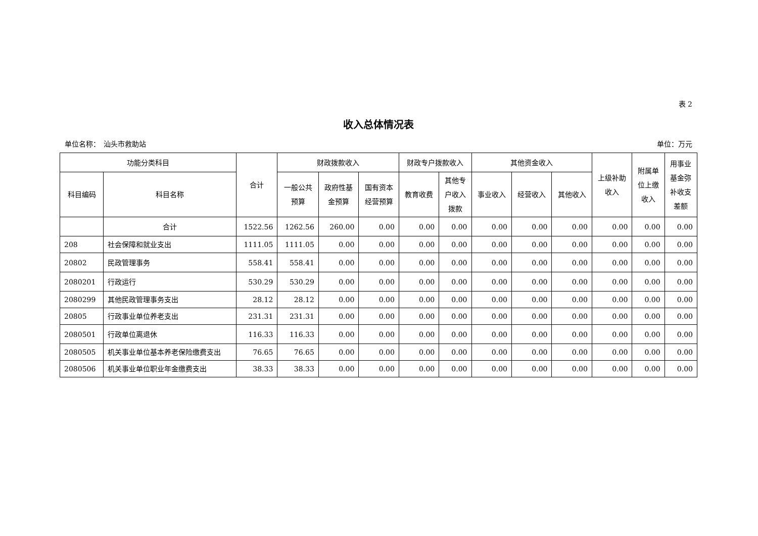表 2
收入总体情况表
单位名称：　汕头市救助站 单位：万元
| 功能分类科目 | | 合计 | 财政拨款收入 | | | 财政专户拨款收入 | | 其他资金收入 | | | 上级补助 收入 | 附属单 位上缴 收入 | 用事业 基金弥 补收支 差额 |
| --- | --- | --- | --- | --- | --- | --- | --- | --- | --- | --- | --- | --- | --- |
| 科目编码 | 科目名称 | | 一般公共 预算 | 政府性基 金预算 | 国有资本 经营预算 | 教育收费 | 其他专 户收入 拨款 | 事业收入 | 经营收入 | 其他收入 | | | |
| | 合计 | 1522.56 | 1262.56 | 260.00 | 0.00 | 0.00 | 0.00 | 0.00 | 0.00 | 0.00 | 0.00 | 0.00 | 0.00 |
| 208 | 社会保障和就业支出 | 1111.05 | 1111.05 | 0.00 | 0.00 | 0.00 | 0.00 | 0.00 | 0.00 | 0.00 | 0.00 | 0.00 | 0.00 |
| 20802 | 民政管理事务 | 558.41 | 558.41 | 0.00 | 0.00 | 0.00 | 0.00 | 0.00 | 0.00 | 0.00 | 0.00 | 0.00 | 0.00 |
| 2080201 | 行政运行 | 530.29 | 530.29 | 0.00 | 0.00 | 0.00 | 0.00 | 0.00 | 0.00 | 0.00 | 0.00 | 0.00 | 0.00 |
| 2080299 | 其他民政管理事务支出 | 28.12 | 28.12 | 0.00 | 0.00 | 0.00 | 0.00 | 0.00 | 0.00 | 0.00 | 0.00 | 0.00 | 0.00 |
| 20805 | 行政事业单位养老支出 | 231.31 | 231.31 | 0.00 | 0.00 | 0.00 | 0.00 | 0.00 | 0.00 | 0.00 | 0.00 | 0.00 | 0.00 |
| 2080501 | 行政单位离退休 | 116.33 | 116.33 | 0.00 | 0.00 | 0.00 | 0.00 | 0.00 | 0.00 | 0.00 | 0.00 | 0.00 | 0.00 |
| 2080505 | 机关事业单位基本养老保险缴费支出 | 76.65 | 76.65 | 0.00 | 0.00 | 0.00 | 0.00 | 0.00 | 0.00 | 0.00 | 0.00 | 0.00 | 0.00 |
| 2080506 | 机关事业单位职业年金缴费支出 | 38.33 | 38.33 | 0.00 | 0.00 | 0.00 | 0.00 | 0.00 | 0.00 | 0.00 | 0.00 | 0.00 | 0.00 |